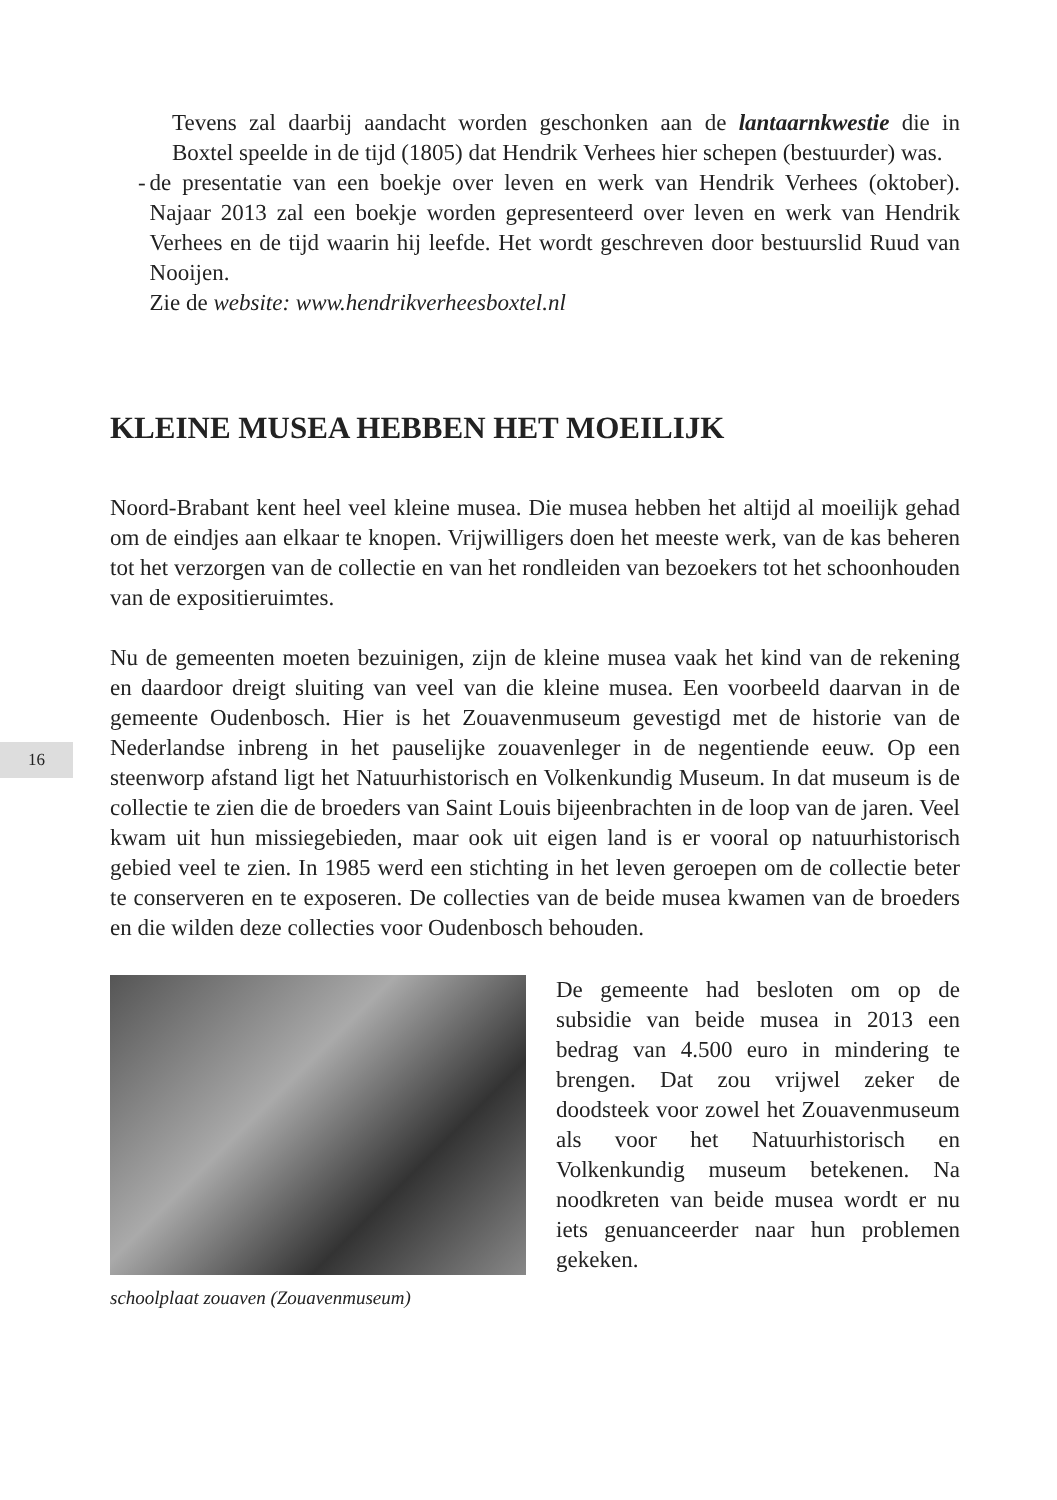Tevens zal daarbij aandacht worden geschonken aan de lantaarnkwestie die in Boxtel speelde in de tijd (1805) dat Hendrik Verhees hier schepen (bestuurder) was.
- de presentatie van een boekje over leven en werk van Hendrik Verhees (oktober). Najaar 2013 zal een boekje worden gepresenteerd over leven en werk van Hendrik Verhees en de tijd waarin hij leefde. Het wordt geschreven door bestuurslid Ruud van Nooijen.
Zie de website: www.hendrikverheesboxtel.nl
KLEINE MUSEA HEBBEN HET MOEILIJK
Noord-Brabant kent heel veel kleine musea. Die musea hebben het altijd al moeilijk gehad om de eindjes aan elkaar te knopen. Vrijwilligers doen het meeste werk, van de kas beheren tot het verzorgen van de collectie en van het rondleiden van bezoekers tot het schoonhouden van de expositieruimtes.
Nu de gemeenten moeten bezuinigen, zijn de kleine musea vaak het kind van de rekening en daardoor dreigt sluiting van veel van die kleine musea. Een voorbeeld daarvan in de gemeente Oudenbosch. Hier is het Zouavenmuseum gevestigd met de historie van de Nederlandse inbreng in het pauselijke zouavenleger in de negentiende eeuw. Op een steenworp afstand ligt het Natuurhistorisch en Volkenkundig Museum. In dat museum is de collectie te zien die de broeders van Saint Louis bijeenbrachten in de loop van de jaren. Veel kwam uit hun missiegebieden, maar ook uit eigen land is er vooral op natuurhistorisch gebied veel te zien. In 1985 werd een stichting in het leven geroepen om de collectie beter te conserveren en te exposeren. De collecties van de beide musea kwamen van de broeders en die wilden deze collecties voor Oudenbosch behouden.
schoolplaat zouaven (Zouavenmuseum)
De gemeente had besloten om op de subsidie van beide musea in 2013 een bedrag van 4.500 euro in mindering te brengen. Dat zou vrijwel zeker de doodsteek voor zowel het Zouavenmuseum als voor het Natuurhistorisch en Volkenkundig museum betekenen. Na noodkreten van beide musea wordt er nu iets genuanceerder naar hun problemen gekeken.
16